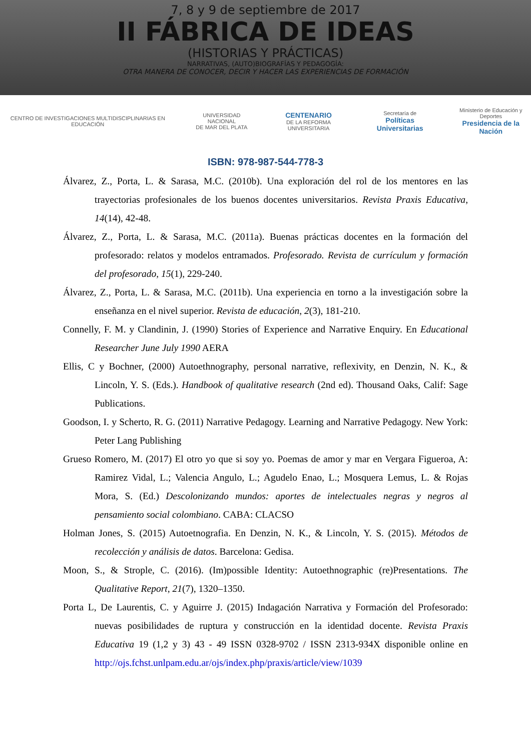7, 8 y 9 de septiembre de 2017
II FÁBRICA DE IDEAS
(HISTORIAS Y PRÁCTICAS)
NARRATIVAS, (AUTO)BIOGRAFÍAS Y PEDAGOGÍA:
OTRA MANERA DE CONOCER, DECIR Y HACER LAS EXPERIENCIAS DE FORMACIÓN
CENTRO DE INVESTIGACIONES MULTIDISCIPLINARIAS EN EDUCACIÓN
UNIVERSIDAD NACIONAL
DE MAR DEL PLATA
CENTENARIO
DE LA REFORMA UNIVERSITARIA
Secretaría de
Políticas Universitarias
Ministerio de Educación y Deportes
Presidencia de la Nación
ISBN: 978-987-544-778-3
Álvarez, Z., Porta, L. & Sarasa, M.C. (2010b). Una exploración del rol de los mentores en las trayectorias profesionales de los buenos docentes universitarios. Revista Praxis Educativa, 14(14), 42-48.
Álvarez, Z., Porta, L. & Sarasa, M.C. (2011a). Buenas prácticas docentes en la formación del profesorado: relatos y modelos entramados. Profesorado. Revista de currículum y formación del profesorado, 15(1), 229-240.
Álvarez, Z., Porta, L. & Sarasa, M.C. (2011b). Una experiencia en torno a la investigación sobre la enseñanza en el nivel superior. Revista de educación, 2(3), 181-210.
Connelly, F. M. y Clandinin, J. (1990) Stories of Experience and Narrative Enquiry. En Educational Researcher June July 1990 AERA
Ellis, C y Bochner, (2000) Autoethnography, personal narrative, reflexivity, en Denzin, N. K., & Lincoln, Y. S. (Eds.). Handbook of qualitative research (2nd ed). Thousand Oaks, Calif: Sage Publications.
Goodson, I. y Scherto, R. G. (2011) Narrative Pedagogy. Learning and Narrative Pedagogy. New York: Peter Lang Publishing
Grueso Romero, M. (2017) El otro yo que si soy yo. Poemas de amor y mar en Vergara Figueroa, A: Ramirez Vidal, L.; Valencia Angulo, L.; Agudelo Enao, L.; Mosquera Lemus, L. & Rojas Mora, S. (Ed.) Descolonizando mundos: aportes de intelectuales negras y negros al pensamiento social colombiano. CABA: CLACSO
Holman Jones, S. (2015) Autoetnografia. En Denzin, N. K., & Lincoln, Y. S. (2015). Métodos de recolección y análisis de datos. Barcelona: Gedisa.
Moon, S., & Strople, C. (2016). (Im)possible Identity: Autoethnographic (re)Presentations. The Qualitative Report, 21(7), 1320–1350.
Porta L, De Laurentis, C. y Aguirre J. (2015) Indagación Narrativa y Formación del Profesorado: nuevas posibilidades de ruptura y construcción en la identidad docente. Revista Praxis Educativa 19 (1,2 y 3) 43 - 49 ISSN 0328-9702 / ISSN 2313-934X disponible online en http://ojs.fchst.unlpam.edu.ar/ojs/index.php/praxis/article/view/1039